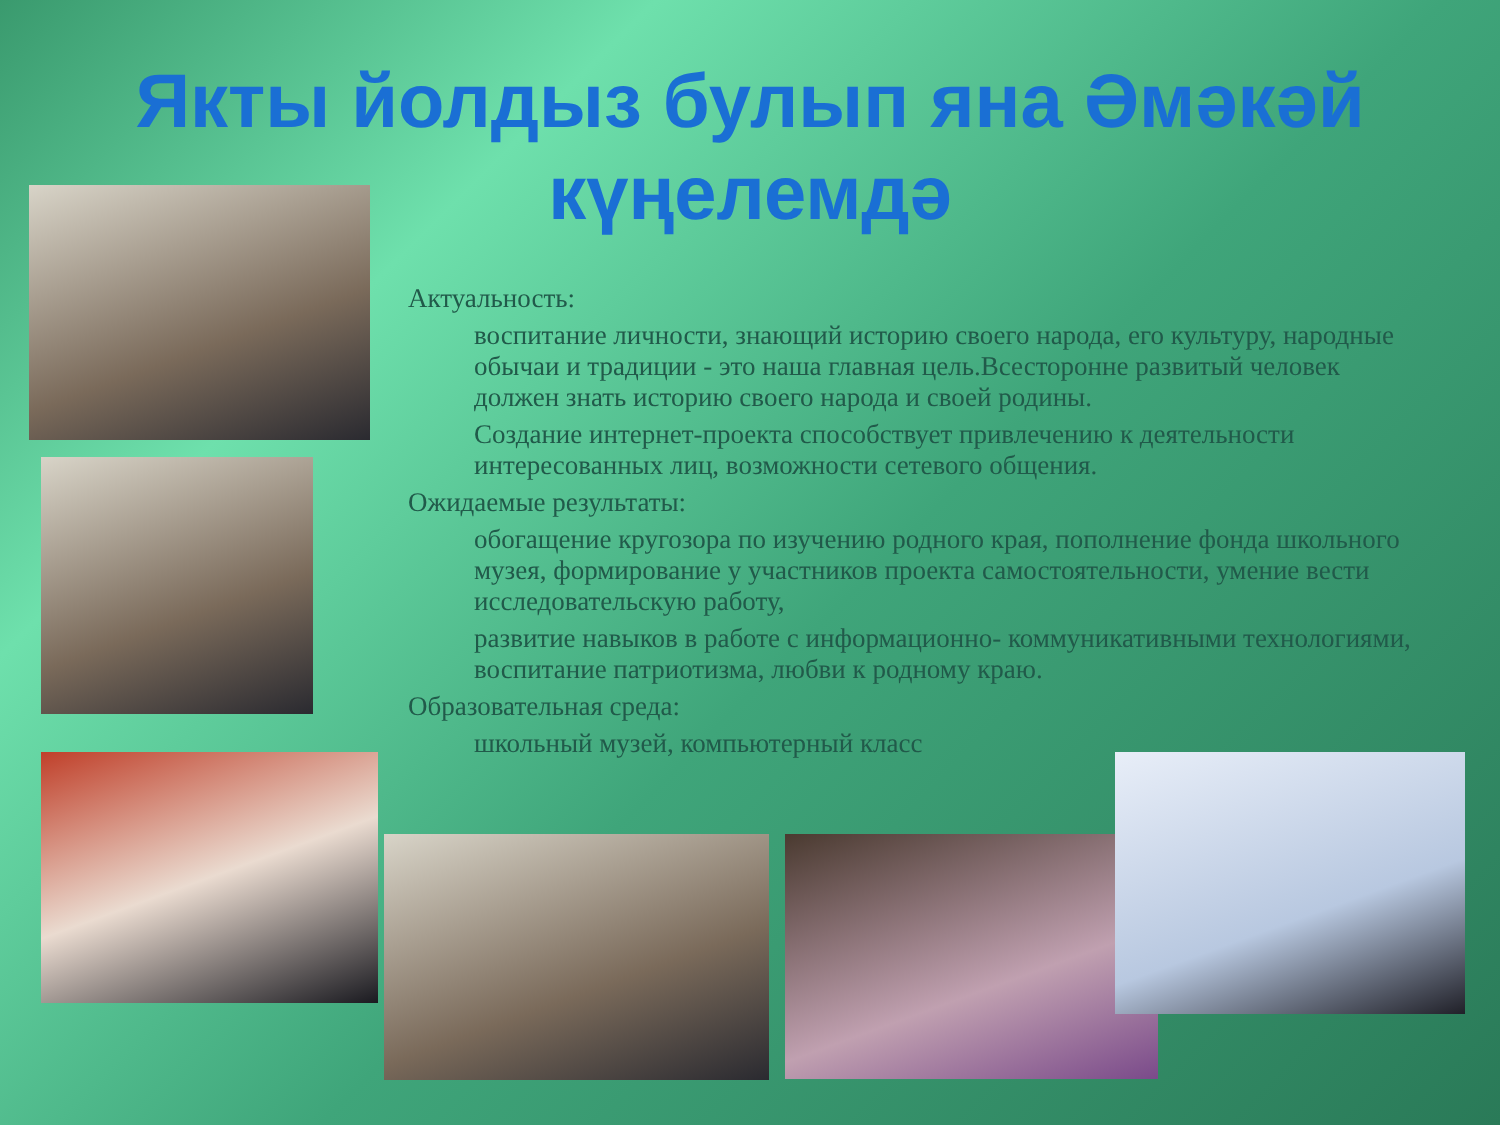Якты йолдыз булып яна Әмәкәй
күңелемдә
Актуальность:
воспитание личности, знающий историю своего народа, его культуру, народные обычаи и традиции - это наша главная цель.Всесторонне развитый человек должен знать историю своего народа и своей родины.
Создание интернет-проекта способствует привлечению к деятельности интересованных лиц, возможности сетевого общения.
Ожидаемые результаты:
обогащение кругозора по изучению родного края, пополнение фонда школьного музея, формирование у участников проекта самостоятельности, умение вести исследовательскую работу,
развитие навыков в работе с информационно- коммуникативными технологиями, воспитание патриотизма, любви к родному краю.
Образовательная среда:
школьный музей, компьютерный класс